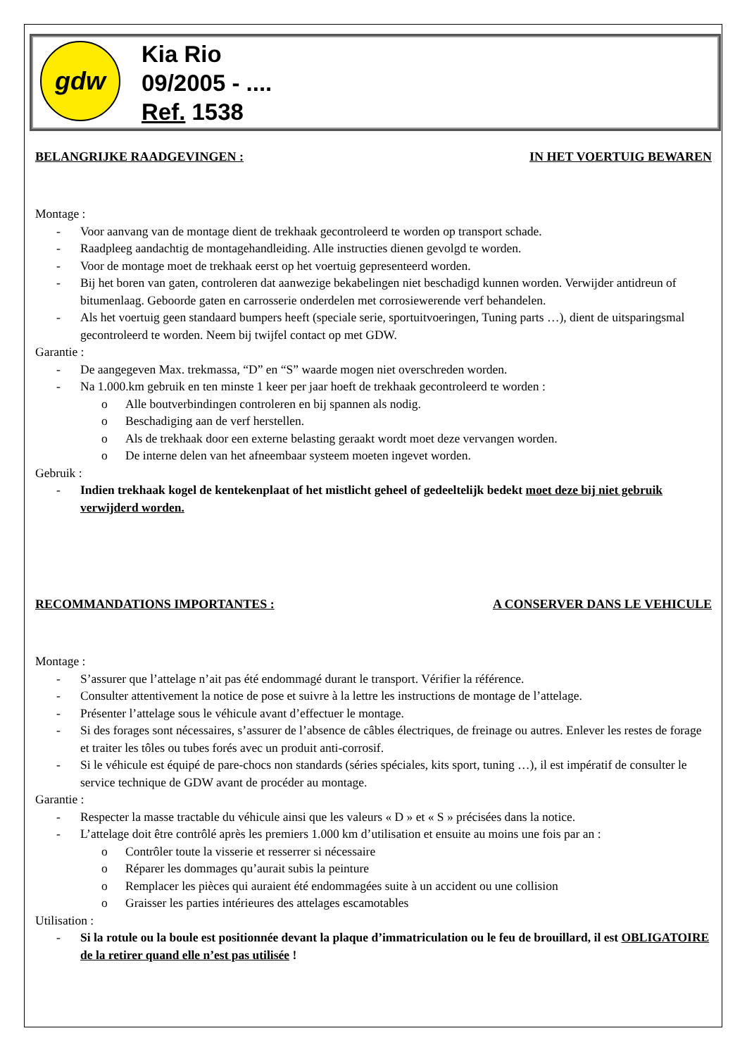gdw
Kia Rio
09/2005 - ....
Ref. 1538
BELANGRIJKE RAADGEVINGEN : IN HET VOERTUIG BEWAREN
Montage :
- Voor aanvang van de montage dient de trekhaak gecontroleerd te worden op transport schade.
- Raadpleeg aandachtig de montagehandleiding. Alle instructies dienen gevolgd te worden.
- Voor de montage moet de trekhaak eerst op het voertuig gepresenteerd worden.
- Bij het boren van gaten, controleren dat aanwezige bekabelingen niet beschadigd kunnen worden. Verwijder antidreun of bitumenlaag. Geboorde gaten en carrosserie onderdelen met corrosiewerende verf behandelen.
- Als het voertuig geen standaard bumpers heeft (speciale serie, sportuitvoeringen, Tuning parts …), dient de uitsparingsmal gecontroleerd te worden. Neem bij twijfel contact op met GDW.
Garantie :
- De aangegeven Max. trekmassa, “D” en “S” waarde mogen niet overschreden worden.
- Na 1.000.km gebruik en ten minste 1 keer per jaar hoeft de trekhaak gecontroleerd te worden :
o Alle boutverbindingen controleren en bij spannen als nodig.
o Beschadiging aan de verf herstellen.
o Als de trekhaak door een externe belasting geraakt wordt moet deze vervangen worden.
o De interne delen van het afneembaar systeem moeten ingevet worden.
Gebruik :
- Indien trekhaak kogel de kentekenplaat of het mistlicht geheel of gedeeltelijk bedekt moet deze bij niet gebruik verwijderd worden.
RECOMMANDATIONS IMPORTANTES : A CONSERVER DANS LE VEHICULE
Montage :
- S’assurer que l’attelage n’ait pas été endommagé durant le transport. Vérifier la référence.
- Consulter attentivement la notice de pose et suivre à la lettre les instructions de montage de l’attelage.
- Présenter l’attelage sous le véhicule avant d’effectuer le montage.
- Si des forages sont nécessaires, s’assurer de l’absence de câbles électriques, de freinage ou autres. Enlever les restes de forage et traiter les tôles ou tubes forés avec un produit anti-corrosif.
- Si le véhicule est équipé de pare-chocs non standards (séries spéciales, kits sport, tuning …), il est impératif de consulter le service technique de GDW avant de procéder au montage.
Garantie :
- Respecter la masse tractable du véhicule ainsi que les valeurs « D » et « S » précisées dans la notice.
- L’attelage doit être contrôlé après les premiers 1.000 km d’utilisation et ensuite au moins une fois par an :
o Contrôler toute la visserie et resserrer si nécessaire
o Réparer les dommages qu’aurait subis la peinture
o Remplacer les pièces qui auraient été endommagées suite à un accident ou une collision
o Graisser les parties intérieures des attelages escamotables
Utilisation :
- Si la rotule ou la boule est positionnée devant la plaque d’immatriculation ou le feu de brouillard, il est OBLIGATOIRE de la retirer quand elle n’est pas utilisée !